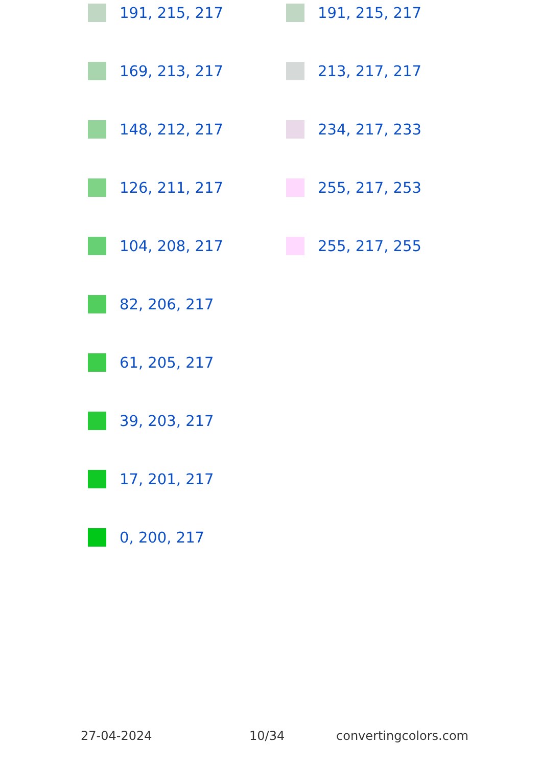191, 215, 217
169, 213, 217
148, 212, 217
126, 211, 217
104, 208, 217
82, 206, 217
61, 205, 217
39, 203, 217
17, 201, 217
0, 200, 217
191, 215, 217
213, 217, 217
234, 217, 233
255, 217, 253
255, 217, 255
27-04-2024 10/34 convertingcolors.com